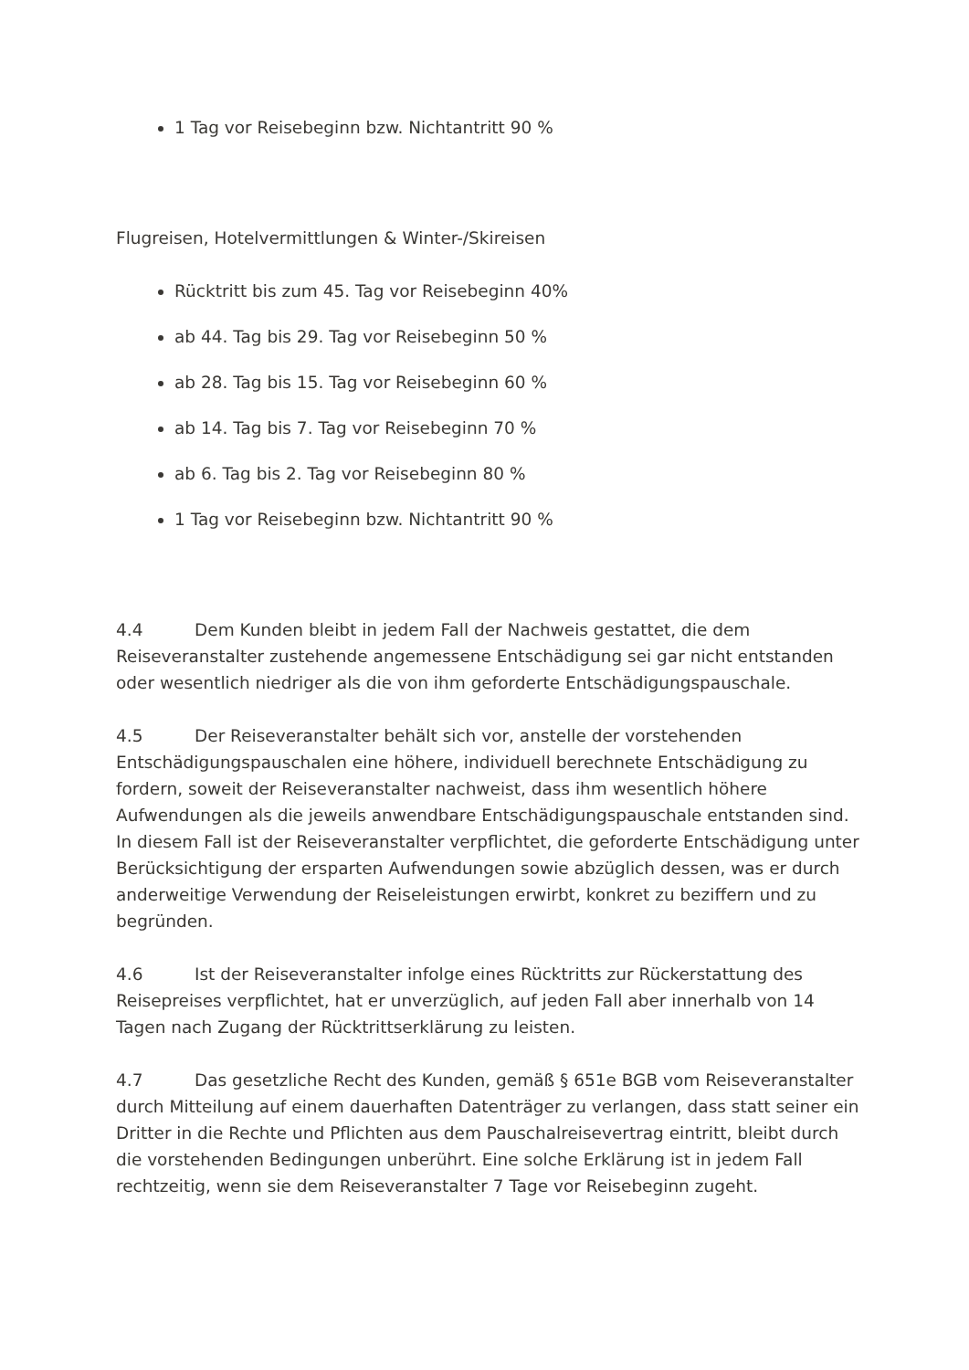1 Tag vor Reisebeginn bzw. Nichtantritt 90 %
Flugreisen, Hotelvermittlungen & Winter-/Skireisen
Rücktritt bis zum 45. Tag vor Reisebeginn 40%
ab 44. Tag bis 29. Tag vor Reisebeginn 50 %
ab 28. Tag bis 15. Tag vor Reisebeginn 60 %
ab 14. Tag bis 7. Tag vor Reisebeginn 70 %
ab 6. Tag bis 2. Tag vor Reisebeginn 80 %
1 Tag vor Reisebeginn bzw. Nichtantritt 90 %
4.4 Dem Kunden bleibt in jedem Fall der Nachweis gestattet, die dem Reiseveranstalter zustehende angemessene Entschädigung sei gar nicht entstanden oder wesentlich niedriger als die von ihm geforderte Entschädigungspauschale.
4.5 Der Reiseveranstalter behält sich vor, anstelle der vorstehenden Entschädigungspauschalen eine höhere, individuell berechnete Entschädigung zu fordern, soweit der Reiseveranstalter nachweist, dass ihm wesentlich höhere Aufwendungen als die jeweils anwendbare Entschädigungspauschale entstanden sind. In diesem Fall ist der Reiseveranstalter verpflichtet, die geforderte Entschädigung unter Berücksichtigung der ersparten Aufwendungen sowie abzüglich dessen, was er durch anderweitige Verwendung der Reiseleistungen erwirbt, konkret zu beziffern und zu begründen.
4.6 Ist der Reiseveranstalter infolge eines Rücktritts zur Rückerstattung des Reisepreises verpflichtet, hat er unverzüglich, auf jeden Fall aber innerhalb von 14 Tagen nach Zugang der Rücktrittserklärung zu leisten.
4.7 Das gesetzliche Recht des Kunden, gemäß § 651e BGB vom Reiseveranstalter durch Mitteilung auf einem dauerhaften Datenträger zu verlangen, dass statt seiner ein Dritter in die Rechte und Pflichten aus dem Pauschalreisevertrag eintritt, bleibt durch die vorstehenden Bedingungen unberührt. Eine solche Erklärung ist in jedem Fall rechtzeitig, wenn sie dem Reiseveranstalter 7 Tage vor Reisebeginn zugeht.